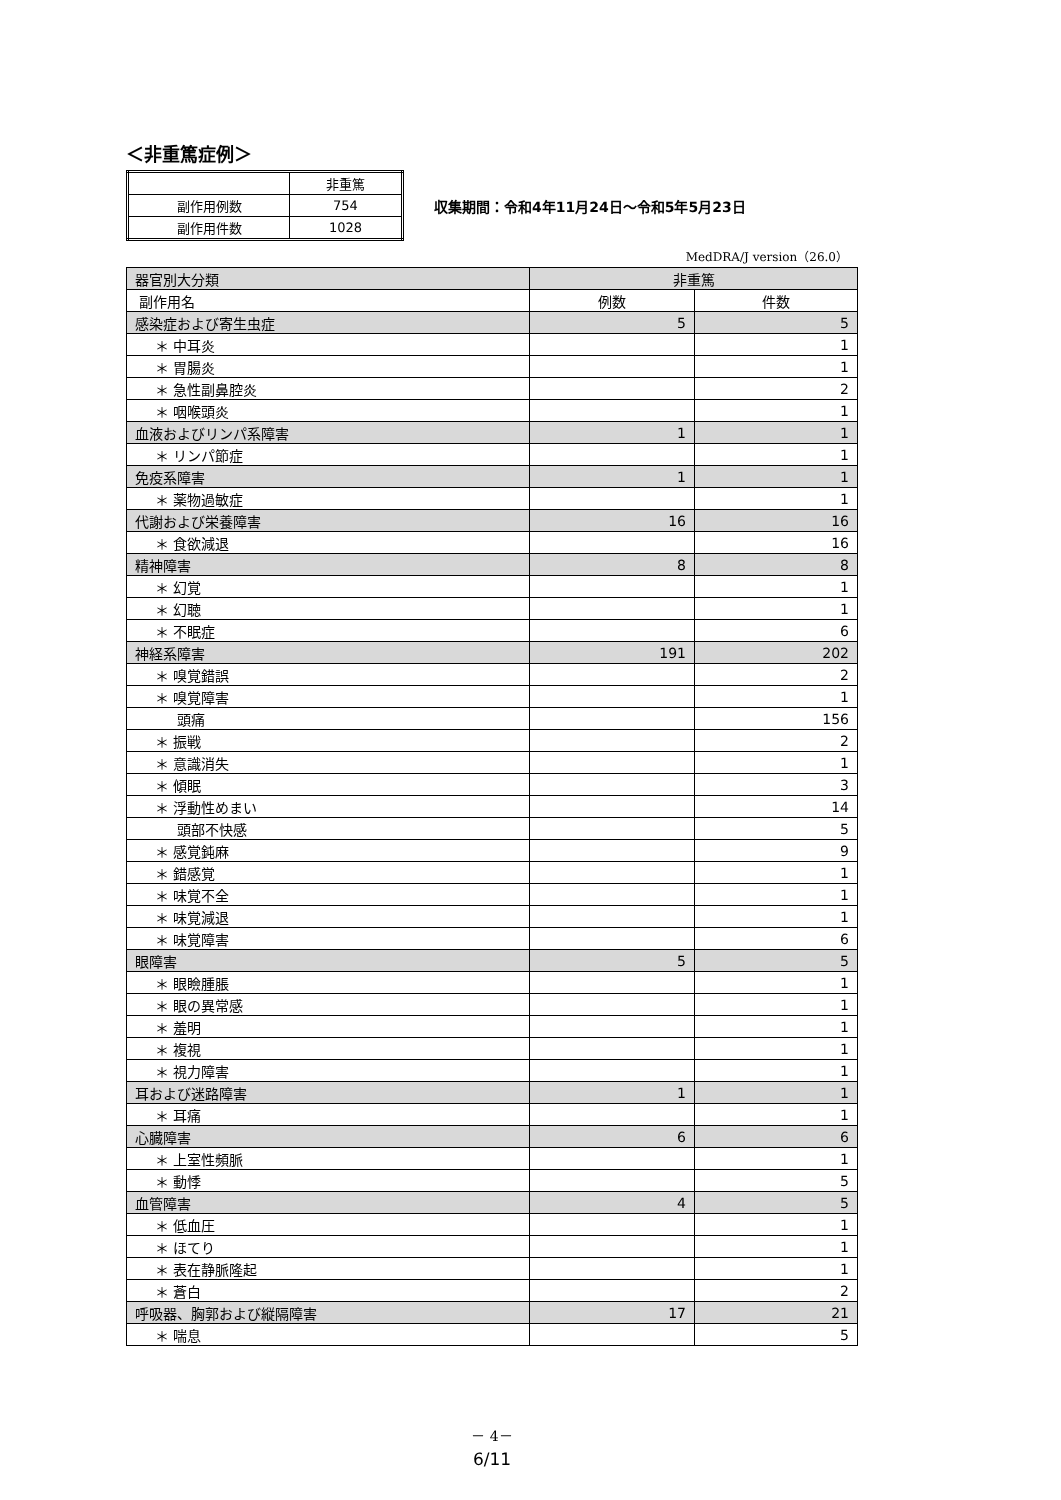＜非重篤症例＞
| | 非重篤 |
| 副作用例数 | 754 |
| 副作用件数 | 1028 |
収集期間：令和4年11月24日～令和5年5月23日
MedDRA/J version（26.0）
| 器官別大分類 | 非重篤 | |
| 副作用名 | 例数 | 件数 |
| 感染症および寄生虫症 | 5 | 5 |
| ＊ 中耳炎 | | 1 |
| ＊ 胃腸炎 | | 1 |
| ＊ 急性副鼻腔炎 | | 2 |
| ＊ 咽喉頭炎 | | 1 |
| 血液およびリンパ系障害 | 1 | 1 |
| ＊ リンパ節症 | | 1 |
| 免疫系障害 | 1 | 1 |
| ＊ 薬物過敏症 | | 1 |
| 代謝および栄養障害 | 16 | 16 |
| ＊ 食欲減退 | | 16 |
| 精神障害 | 8 | 8 |
| ＊ 幻覚 | | 1 |
| ＊ 幻聴 | | 1 |
| ＊ 不眠症 | | 6 |
| 神経系障害 | 191 | 202 |
| ＊ 嗅覚錯誤 | | 2 |
| ＊ 嗅覚障害 | | 1 |
| 頭痛 | | 156 |
| ＊ 振戦 | | 2 |
| ＊ 意識消失 | | 1 |
| ＊ 傾眠 | | 3 |
| ＊ 浮動性めまい | | 14 |
| 頭部不快感 | | 5 |
| ＊ 感覚鈍麻 | | 9 |
| ＊ 錯感覚 | | 1 |
| ＊ 味覚不全 | | 1 |
| ＊ 味覚減退 | | 1 |
| ＊ 味覚障害 | | 6 |
| 眼障害 | 5 | 5 |
| ＊ 眼瞼腫脹 | | 1 |
| ＊ 眼の異常感 | | 1 |
| ＊ 羞明 | | 1 |
| ＊ 複視 | | 1 |
| ＊ 視力障害 | | 1 |
| 耳および迷路障害 | 1 | 1 |
| ＊ 耳痛 | | 1 |
| 心臓障害 | 6 | 6 |
| ＊ 上室性頻脈 | | 1 |
| ＊ 動悸 | | 5 |
| 血管障害 | 4 | 5 |
| ＊ 低血圧 | | 1 |
| ＊ ほてり | | 1 |
| ＊ 表在静脈隆起 | | 1 |
| ＊ 蒼白 | | 2 |
| 呼吸器、胸郭および縦隔障害 | 17 | 21 |
| ＊ 喘息 | | 5 |
－ 4－
6/11